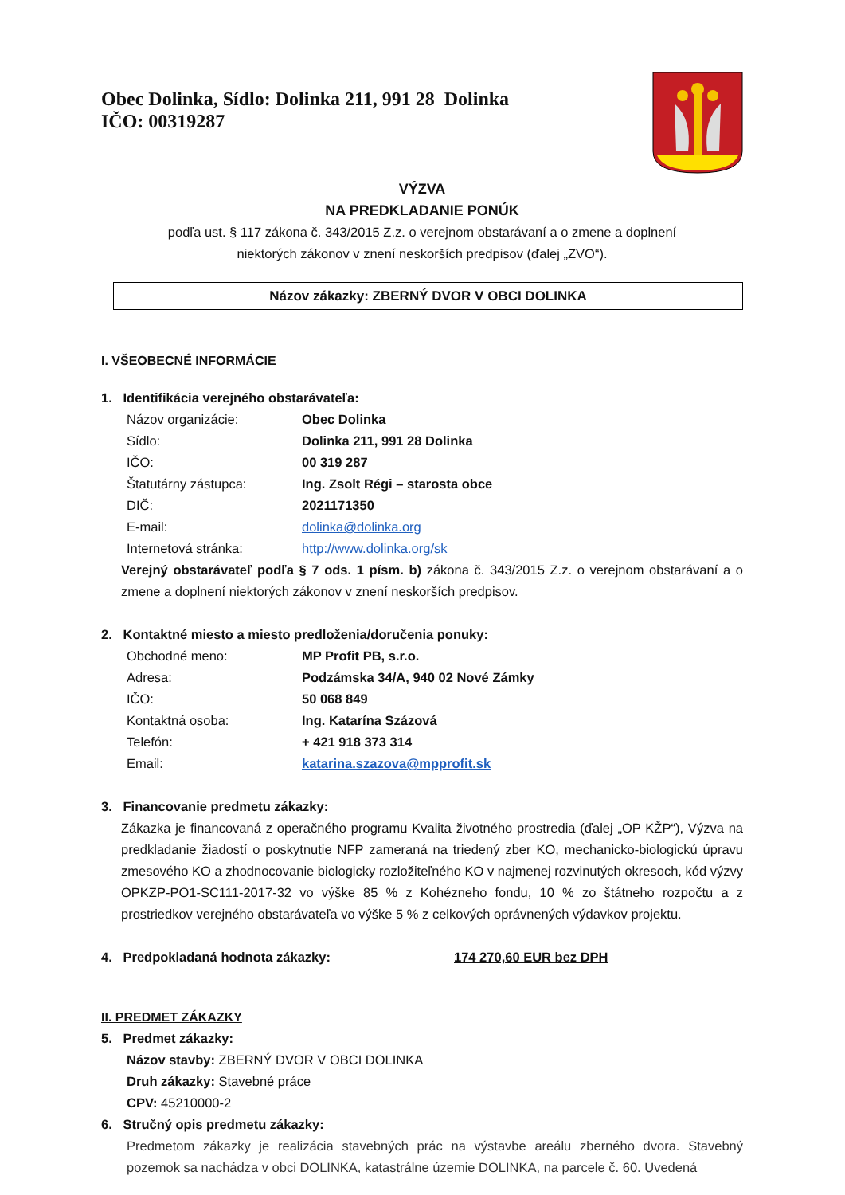Obec Dolinka, Sídlo: Dolinka 211, 991 28 Dolinka
IČO: 00319287
VÝZVA
NA PREDKLADANIE PONÚK
podľa ust. § 117 zákona č. 343/2015 Z.z. o verejnom obstarávaní a o zmene a doplnení
niektorých zákonov v znení neskorších predpisov (ďalej „ZVO“).
Názov zákazky: ZBERNÝ DVOR V OBCI DOLINKA
I. VŠEOBECNÉ INFORMÁCIE
1. Identifikácia verejného obstarávateľa:
Názov organizácie:
Obec Dolinka
Sídlo:
Dolinka 211, 991 28 Dolinka
IČO:
00 319 287
Štatutárny zástupca:
Ing. Zsolt Régi – starosta obce
DIČ:
2021171350
E-mail:
dolinka@dolinka.org
Internetová stránka:
http://www.dolinka.org/sk
Verejný obstarávateľ podľa § 7 ods. 1 písm. b) zákona č. 343/2015 Z.z. o verejnom obstarávaní a o zmene a doplnení niektorých zákonov v znení neskorších predpisov.
2. Kontaktné miesto a miesto predloženia/doručenia ponuky:
Obchodné meno:
MP Profit PB, s.r.o.
Adresa:
Podzámska 34/A, 940 02 Nové Zámky
IČO:
50 068 849
Kontaktná osoba:
Ing. Katarína Százová
Telefón:
+ 421 918 373 314
Email:
katarina.szazova@mpprofit.sk
3. Financovanie predmetu zákazky:
Zákazka je financovaná z operačného programu Kvalita životného prostredia (ďalej „OP KŽP“), Výzva na predkladanie žiadostí o poskytnutie NFP zameraná na triedený zber KO, mechanicko-biologickú úpravu zmesového KO a zhodnocovanie biologicky rozložiteľného KO v najmenej rozvinutých okresoch, kód výzvy OPKZP-PO1-SC111-2017-32 vo výške 85 % z Kohézneho fondu, 10 % zo štátneho rozpočtu a z prostriedkov verejného obstarávateľa vo výške 5 % z celkových oprávnených výdavkov projektu.
4. Predpokladaná hodnota zákazky: 174 270,60 EUR bez DPH
II. PREDMET ZÁKAZKY
5. Predmet zákazky:
Názov stavby: ZBERNÝ DVOR V OBCI DOLINKA
Druh zákazky: Stavebné práce
CPV: 45210000-2
6. Stručný opis predmetu zákazky:
Predmetom zákazky je realizácia stavebných prác na výstavbe areálu zberného dvora. Stavebný pozemok sa nachádza v obci DOLINKA, katastrálne územie DOLINKA, na parcele č. 60. Uvedená